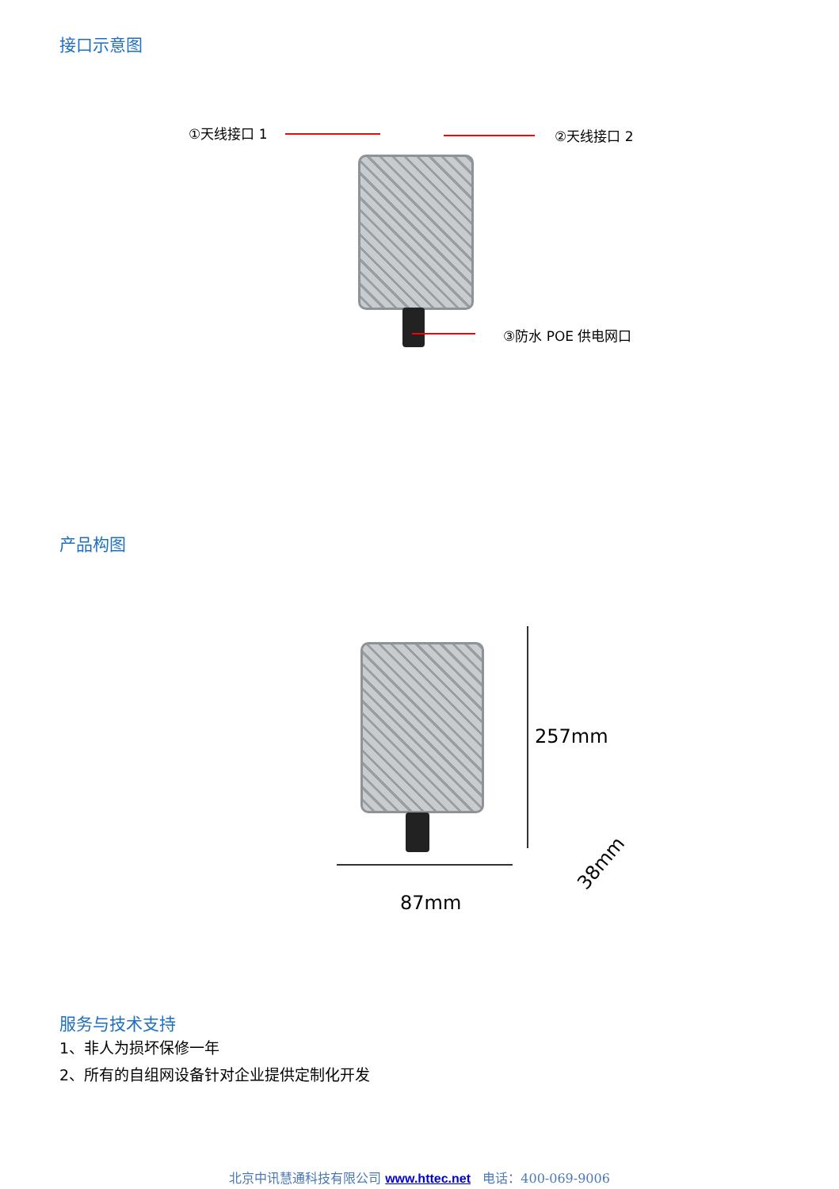接口示意图
①天线接口 1 ②天线接口 2
③防水 POE 供电网口
产品构图
257mm
87mm
38mm
服务与技术支持
1、非人为损坏保修一年
2、所有的自组网设备针对企业提供定制化开发
北京中讯慧通科技有限公司 www.httec.net 电话：400-069-9006